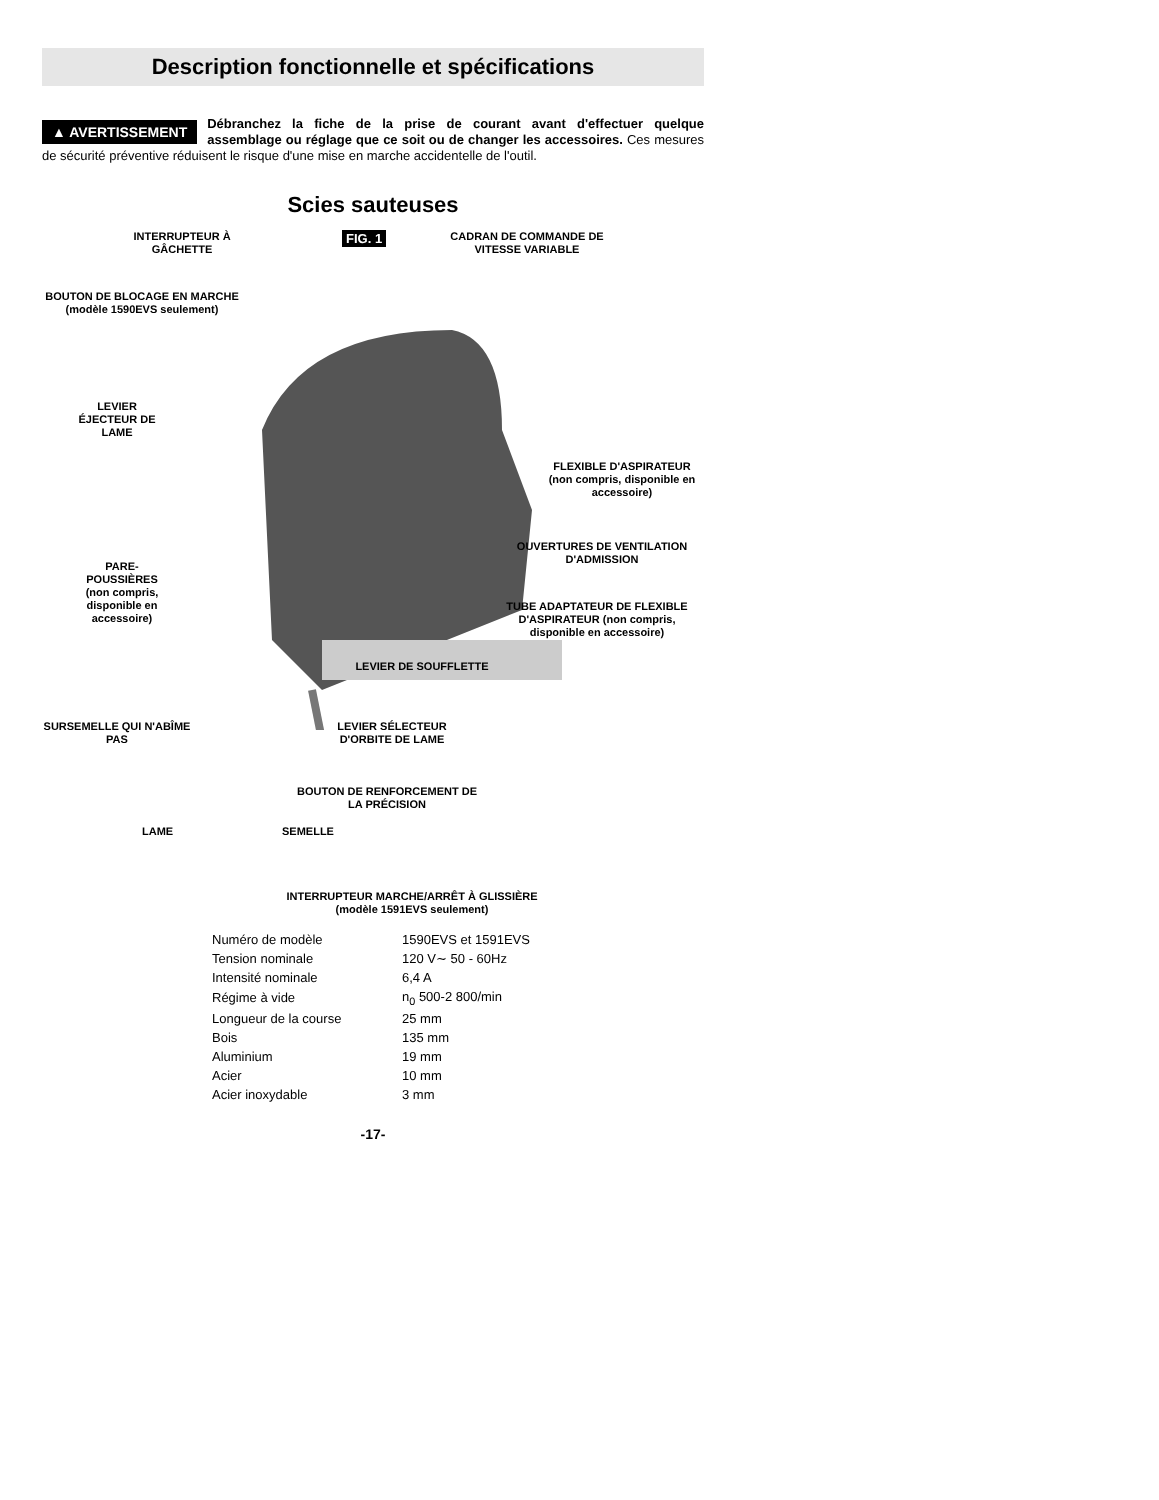Description fonctionnelle et spécifications
▲ AVERTISSEMENT Débranchez la fiche de la prise de courant avant d'effectuer quelque assemblage ou réglage que ce soit ou de changer les accessoires. Ces mesures de sécurité préventive réduisent le risque d'une mise en marche accidentelle de l'outil.
Scies sauteuses
INTERRUPTEUR À GÂCHETTE FIG. 1
CADRAN DE COMMANDE DE VITESSE VARIABLE
BOUTON DE BLOCAGE EN MARCHE
(modèle 1590EVS seulement)
LEVIER ÉJECTEUR DE LAME
FLEXIBLE D'ASPIRATEUR
(non compris, disponible en accessoire)
OUVERTURES DE VENTILATION D'ADMISSION
PARE-POUSSIÈRES
(non compris, disponible en accessoire)
TUBE ADAPTATEUR DE FLEXIBLE D'ASPIRATEUR (non compris, disponible en accessoire)
LEVIER DE SOUFFLETTE
SURSEMELLE QUI N'ABÎME PAS
LEVIER SÉLECTEUR D'ORBITE DE LAME
BOUTON DE RENFORCEMENT DE LA PRÉCISION
LAME SEMELLE
INTERRUPTEUR MARCHE/ARRÊT À GLISSIÈRE
(modèle 1591EVS seulement)
| Numéro de modèle | 1590EVS et 1591EVS |
| Tension nominale | 120 V∼ 50 - 60Hz |
| Intensité nominale | 6,4 A |
| Régime à vide | n<sub>0</sub> 500-2 800/min |
| Longueur de la course | 25 mm |
| Bois | 135 mm |
| Aluminium | 19 mm |
| Acier | 10 mm |
| Acier inoxydable | 3 mm |
-17-